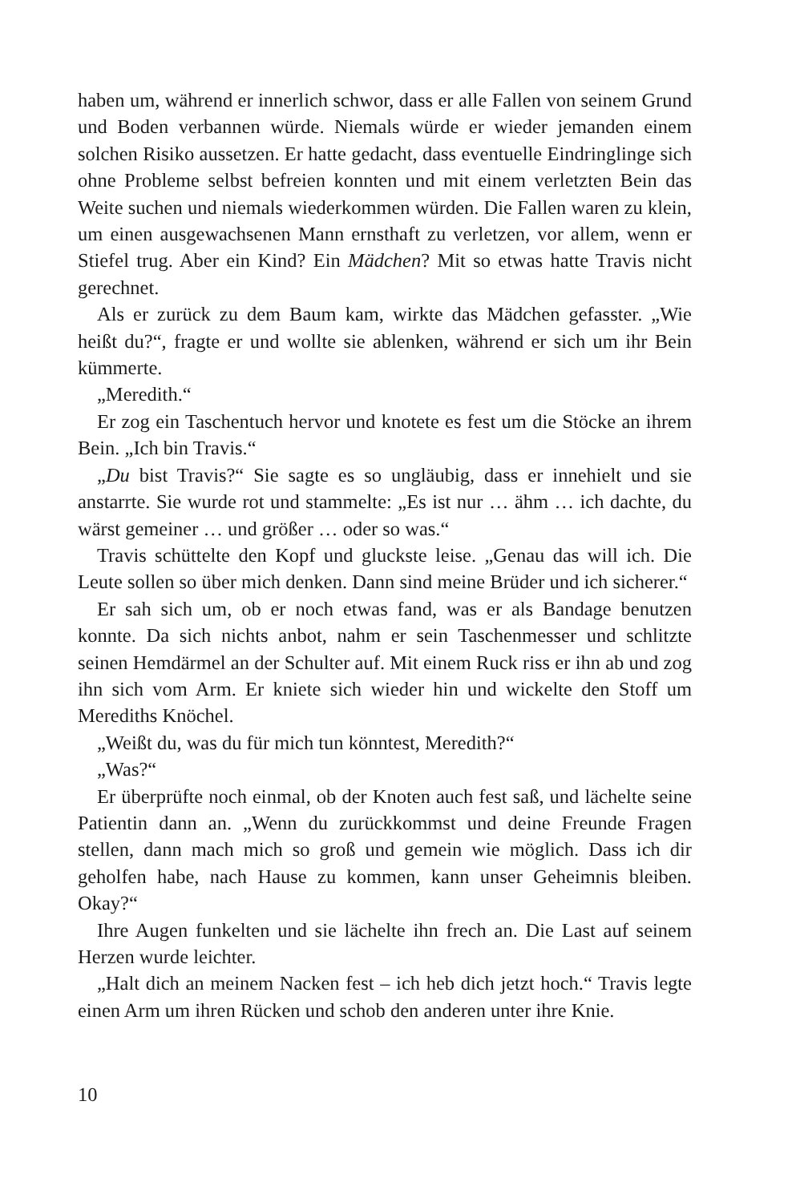haben um, während er innerlich schwor, dass er alle Fallen von seinem Grund und Boden verbannen würde. Niemals würde er wieder jemanden einem solchen Risiko aussetzen. Er hatte gedacht, dass eventuelle Eindringlinge sich ohne Probleme selbst befreien konnten und mit einem verletzten Bein das Weite suchen und niemals wiederkommen würden. Die Fallen waren zu klein, um einen ausgewachsenen Mann ernsthaft zu verletzen, vor allem, wenn er Stiefel trug. Aber ein Kind? Ein Mädchen? Mit so etwas hatte Travis nicht gerechnet.
Als er zurück zu dem Baum kam, wirkte das Mädchen gefasster. „Wie heißt du?“, fragte er und wollte sie ablenken, während er sich um ihr Bein kümmerte.
„Meredith.“
Er zog ein Taschentuch hervor und knotete es fest um die Stöcke an ihrem Bein. „Ich bin Travis.“
„Du bist Travis?“ Sie sagte es so ungläubig, dass er innehielt und sie anstarrte. Sie wurde rot und stammelte: „Es ist nur … ähm … ich dachte, du wärst gemeiner … und größer … oder so was.“
Travis schüttelte den Kopf und gluckste leise. „Genau das will ich. Die Leute sollen so über mich denken. Dann sind meine Brüder und ich sicherer.“
Er sah sich um, ob er noch etwas fand, was er als Bandage benutzen konnte. Da sich nichts anbot, nahm er sein Taschenmesser und schlitzte seinen Hemdärmel an der Schulter auf. Mit einem Ruck riss er ihn ab und zog ihn sich vom Arm. Er kniete sich wieder hin und wickelte den Stoff um Merediths Knöchel.
„Weißt du, was du für mich tun könntest, Meredith?“
„Was?“
Er überprüfte noch einmal, ob der Knoten auch fest saß, und lächelte seine Patientin dann an. „Wenn du zurückkommst und deine Freunde Fragen stellen, dann mach mich so groß und gemein wie möglich. Dass ich dir geholfen habe, nach Hause zu kommen, kann unser Geheimnis bleiben. Okay?“
Ihre Augen funkelten und sie lächelte ihn frech an. Die Last auf seinem Herzen wurde leichter.
„Halt dich an meinem Nacken fest – ich heb dich jetzt hoch.“ Travis legte einen Arm um ihren Rücken und schob den anderen unter ihre Knie.
10